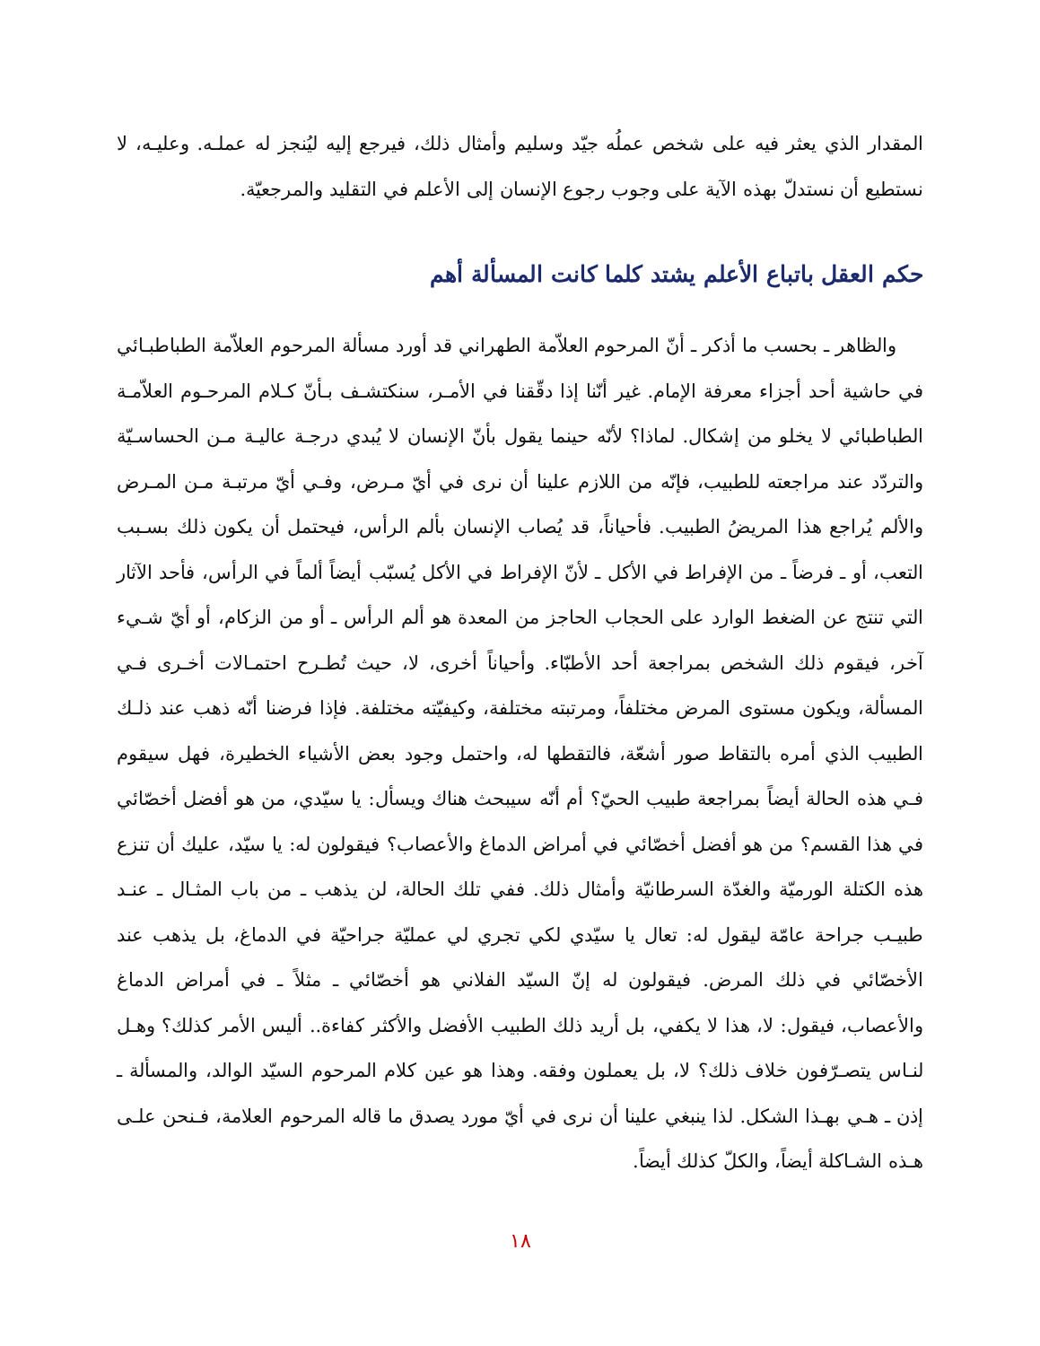المقدار الذي يعثر فيه على شخص عملُه جيّد وسليم وأمثال ذلك، فيرجع إليه ليُنجز له عملـه. وعليـه، لا نستطيع أن نستدلّ بهذه الآية على وجوب رجوع الإنسان إلى الأعلم في التقليد والمرجعيّة.
حكم العقل باتباع الأعلم يشتد كلما كانت المسألة أهم
والظاهر ـ بحسب ما أذكر ـ أنّ المرحوم العلاّمة الطهراني قد أورد مسألة المرحوم العلاّمة الطباطبـائي في حاشية أحد أجزاء معرفة الإمام. غير أنّنا إذا دقّقنا في الأمـر، سنكتشـف بـأنّ كـلام المرحـوم العلاّمـة الطباطبائي لا يخلو من إشكال. لماذا؟ لأنّه حينما يقول بأنّ الإنسان لا يُبدي درجـة عاليـة مـن الحساسـيّة والتردّد عند مراجعته للطبيب، فإنّه من اللازم علينا أن نرى في أيّ مـرض، وفـي أيّ مرتبـة مـن المـرض والألم يُراجع هذا المريضُ الطبيب. فأحياناً، قد يُصاب الإنسان بألم الرأس، فيحتمل أن يكون ذلك بسـبب التعب، أو ـ فرضاً ـ من الإفراط في الأكل ـ لأنّ الإفراط في الأكل يُسبّب أيضاً ألماً في الرأس، فأحد الآثار التي تنتج عن الضغط الوارد على الحجاب الحاجز من المعدة هو ألم الرأس ـ أو من الزكام، أو أيّ شـيء آخر، فيقوم ذلك الشخص بمراجعة أحد الأطبّاء. وأحياناً أخرى، لا، حيث تُطـرح احتمـالات أخـرى فـي المسألة، ويكون مستوى المرض مختلفاً، ومرتبته مختلفة، وكيفيّته مختلفة. فإذا فرضنا أنّه ذهب عند ذلـك الطبيب الذي أمره بالتقاط صور أشعّة، فالتقطها له، واحتمل وجود بعض الأشياء الخطيرة، فهل سيقوم فـي هذه الحالة أيضاً بمراجعة طبيب الحيّ؟ أم أنّه سيبحث هناك ويسأل: يا سيّدي، من هو أفضل أخصّائي في هذا القسم؟ من هو أفضل أخصّائي في أمراض الدماغ والأعصاب؟ فيقولون له: يا سيّد، عليك أن تنزع هذه الكتلة الورميّة والغدّة السرطانيّة وأمثال ذلك. ففي تلك الحالة، لن يذهب ـ من باب المثـال ـ عنـد طبيـب جراحة عامّة ليقول له: تعال يا سيّدي لكي تجري لي عمليّة جراحيّة في الدماغ، بل يذهب عند الأخصّائي في ذلك المرض. فيقولون له إنّ السيّد الفلاني هو أخصّائي ـ مثلاً ـ في أمراض الدماغ والأعصاب، فيقول: لا، هذا لا يكفي، بل أريد ذلك الطبيب الأفضل والأكثر كفاءة.. أليس الأمر كذلك؟ وهـل لنـاس يتصـرّفون خلاف ذلك؟ لا، بل يعملون وفقه. وهذا هو عين كلام المرحوم السيّد الوالد، والمسألة ـ إذن ـ هـي بهـذا الشكل. لذا ينبغي علينا أن نرى في أيّ مورد يصدق ما قاله المرحوم العلامة، فـنحن علـى هـذه الشـاكلة أيضاً، والكلّ كذلك أيضاً.
١٨